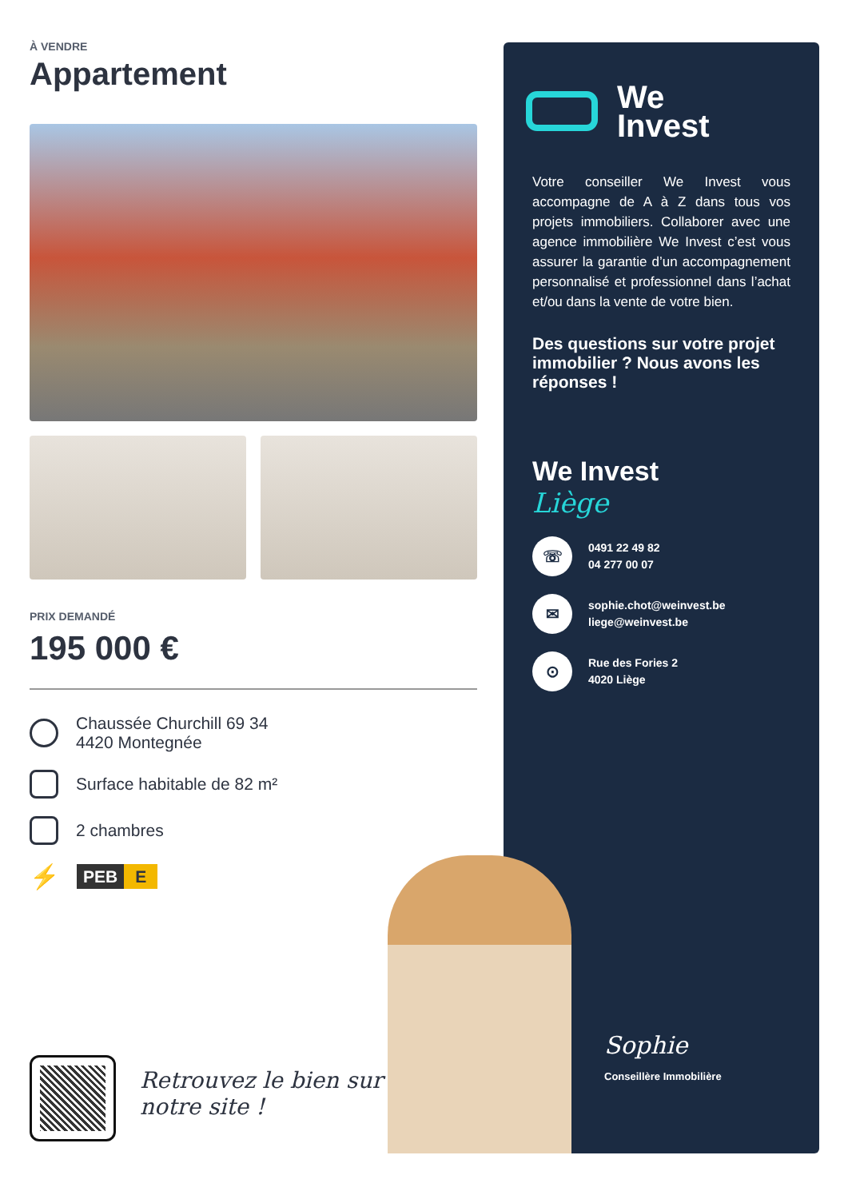À VENDRE
Appartement
PRIX DEMANDÉ
195 000 €
Chaussée Churchill 69 34
4420 Montegnée
Surface habitable de 82 m²
2 chambres
⚡
PEB E
Retrouvez le bien sur
notre site !
We
Invest
Votre conseiller We Invest vous accompagne de A à Z dans tous vos projets immobiliers. Collaborer avec une agence immobilière We Invest c’est vous assurer la garantie d’un accompagnement personnalisé et professionnel dans l’achat et/ou dans la vente de votre bien.
Des questions sur votre projet immobilier ? Nous avons les réponses !
We Invest
Liège
☏
0491 22 49 82
04 277 00 07
✉
sophie.chot@weinvest.be
liege@weinvest.be
⊙
Rue des Fories 2
4020 Liège
Sophie
Conseillère Immobilière